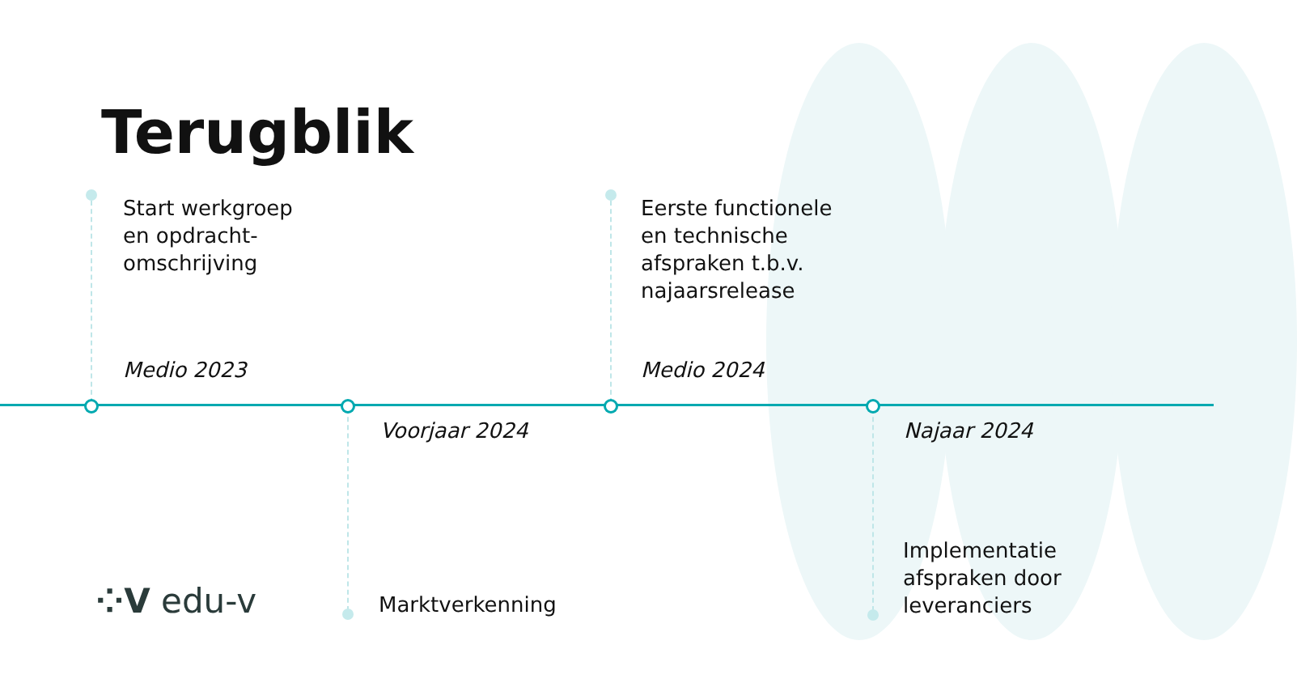Terugblik
Start werkgroep
en opdracht-
omschrijving
Medio 2023
Voorjaar 2024
Marktverkenning
Eerste functionele
en technische
afspraken t.b.v.
najaarsrelease
Medio 2024
Najaar 2024
Implementatie
afspraken door
leveranciers
⁘V edu-v